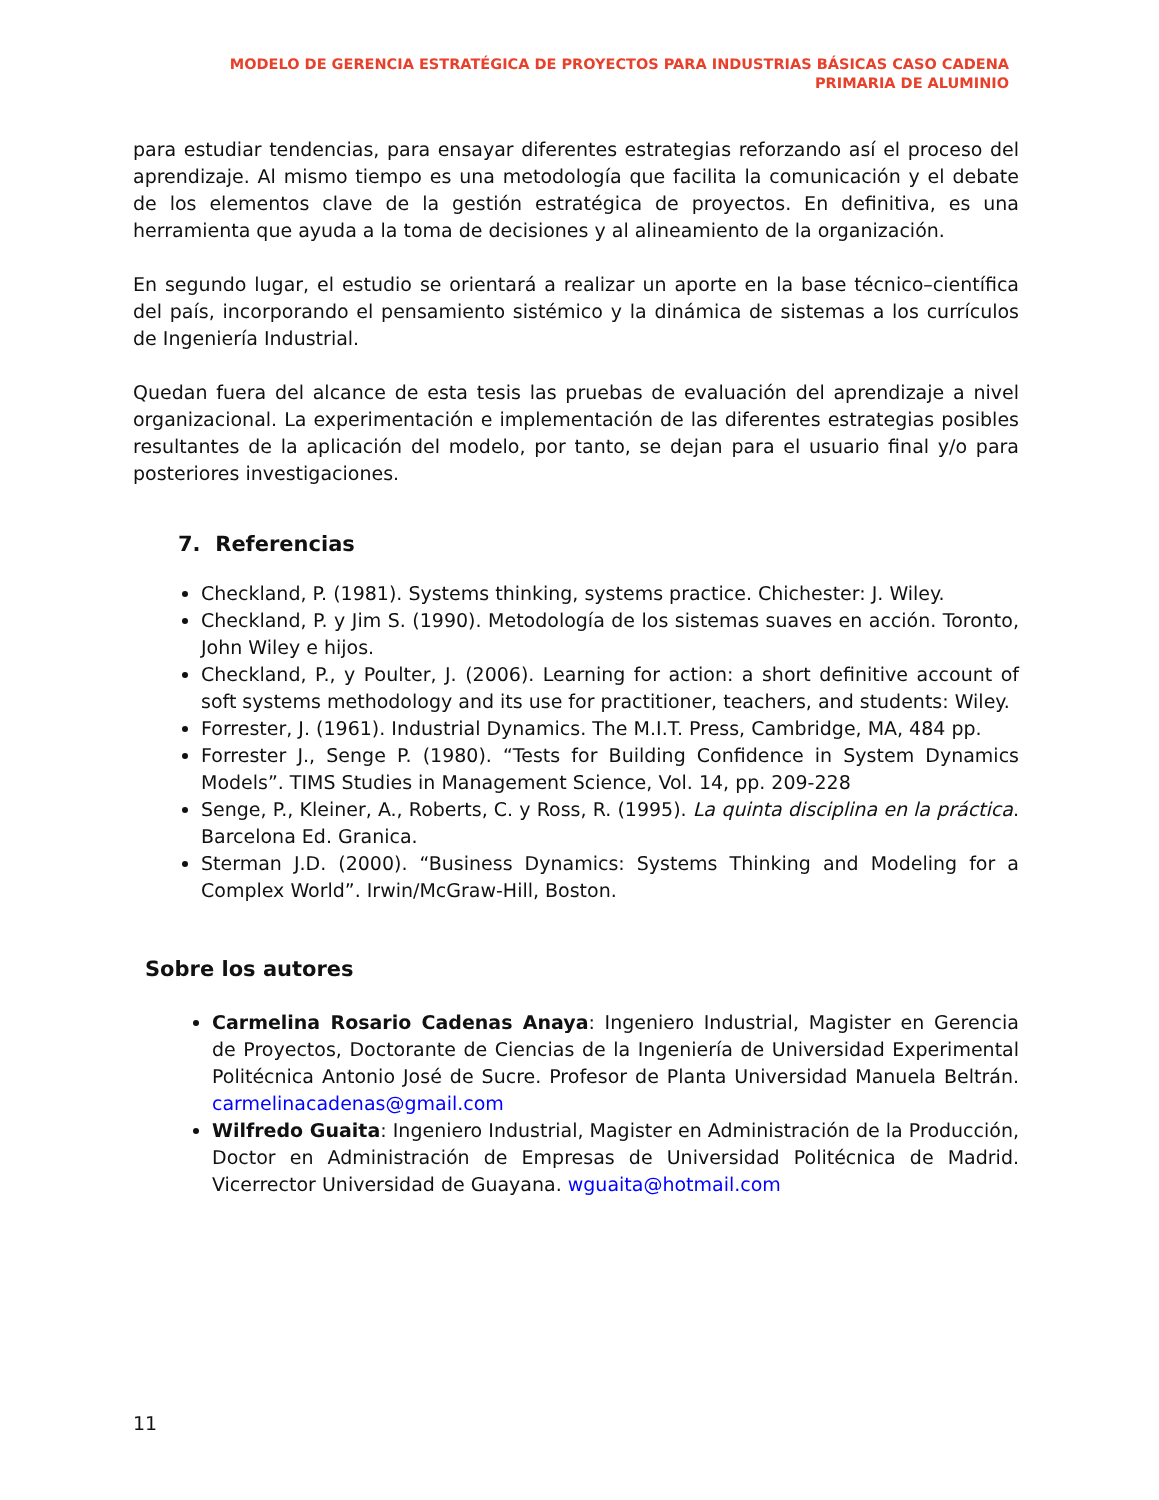MODELO DE GERENCIA ESTRATÉGICA DE PROYECTOS PARA INDUSTRIAS BÁSICAS CASO CADENA PRIMARIA DE ALUMINIO
para estudiar tendencias, para ensayar diferentes estrategias reforzando así el proceso del aprendizaje. Al mismo tiempo es una metodología que facilita la comunicación y el debate de los elementos clave de la gestión estratégica de proyectos. En definitiva, es una herramienta que ayuda a la toma de decisiones y al alineamiento de la organización.
En segundo lugar, el estudio se orientará a realizar un aporte en la base técnico–científica del país, incorporando el pensamiento sistémico y la dinámica de sistemas a los currículos de Ingeniería Industrial.
Quedan fuera del alcance de esta tesis las pruebas de evaluación del aprendizaje a nivel organizacional. La experimentación e implementación de las diferentes estrategias posibles resultantes de la aplicación del modelo, por tanto, se dejan para el usuario final y/o para posteriores investigaciones.
7. Referencias
Checkland, P. (1981). Systems thinking, systems practice. Chichester: J. Wiley.
Checkland, P. y Jim S. (1990). Metodología de los sistemas suaves en acción. Toronto, John Wiley e hijos.
Checkland, P., y Poulter, J. (2006). Learning for action: a short definitive account of soft systems methodology and its use for practitioner, teachers, and students: Wiley.
Forrester, J. (1961). Industrial Dynamics. The M.I.T. Press, Cambridge, MA, 484 pp.
Forrester J., Senge P. (1980). “Tests for Building Confidence in System Dynamics Models”. TIMS Studies in Management Science, Vol. 14, pp. 209-228
Senge, P., Kleiner, A., Roberts, C. y Ross, R. (1995). La quinta disciplina en la práctica. Barcelona Ed. Granica.
Sterman J.D. (2000). “Business Dynamics: Systems Thinking and Modeling for a Complex World”. Irwin/McGraw-Hill, Boston.
Sobre los autores
Carmelina Rosario Cadenas Anaya: Ingeniero Industrial, Magister en Gerencia de Proyectos, Doctorante de Ciencias de la Ingeniería de Universidad Experimental Politécnica Antonio José de Sucre. Profesor de Planta Universidad Manuela Beltrán. carmelinacadenas@gmail.com
Wilfredo Guaita: Ingeniero Industrial, Magister en Administración de la Producción, Doctor en Administración de Empresas de Universidad Politécnica de Madrid. Vicerrector Universidad de Guayana. wguaita@hotmail.com
11